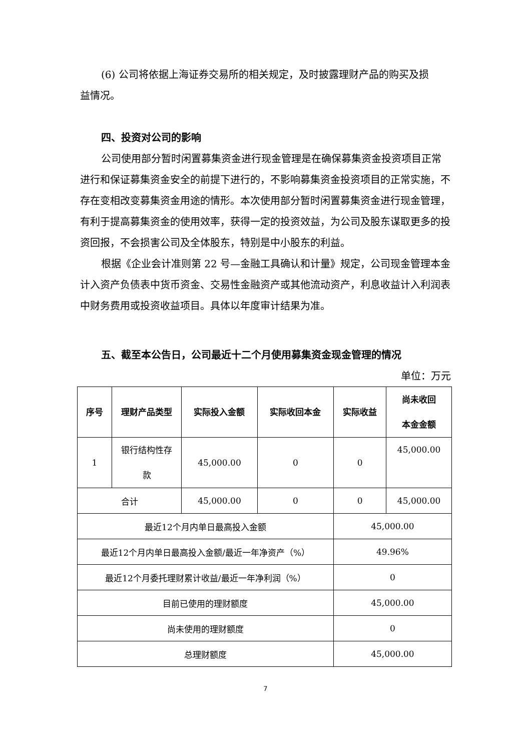(6) 公司将依据上海证券交易所的相关规定，及时披露理财产品的购买及损
益情况。
四、投资对公司的影响
公司使用部分暂时闲置募集资金进行现金管理是在确保募集资金投资项目正常进行和保证募集资金安全的前提下进行的，不影响募集资金投资项目的正常实施，不存在变相改变募集资金用途的情形。本次使用部分暂时闲置募集资金进行现金管理，有利于提高募集资金的使用效率，获得一定的投资效益，为公司及股东谋取更多的投资回报，不会损害公司及全体股东，特别是中小股东的利益。
根据《企业会计准则第 22 号—金融工具确认和计量》规定，公司现金管理本金计入资产负债表中货币资金、交易性金融资产或其他流动资产，利息收益计入利润表中财务费用或投资收益项目。具体以年度审计结果为准。
五、截至本公告日，公司最近十二个月使用募集资金现金管理的情况
单位：万元
| 序号 | 理财产品类型 | 实际投入金额 | 实际收回本金 | 实际收益 | 尚未收回 本金金额 |
| --- | --- | --- | --- | --- | --- |
| 1 | 银行结构性存 款 | 45,000.00 | 0 | 0 | 45,000.00 |
| 合计 | | 45,000.00 | 0 | 0 | 45,000.00 |
| 最近12个月内单日最高投入金额 | | | | 45,000.00 | |
| 最近12个月内单日最高投入金额/最近一年净资产（%） | | | | 49.96% | |
| 最近12个月委托理财累计收益/最近一年净利润（%） | | | | 0 | |
| 目前已使用的理财额度 | | | | 45,000.00 | |
| 尚未使用的理财额度 | | | | 0 | |
| 总理财额度 | | | | 45,000.00 | |
7